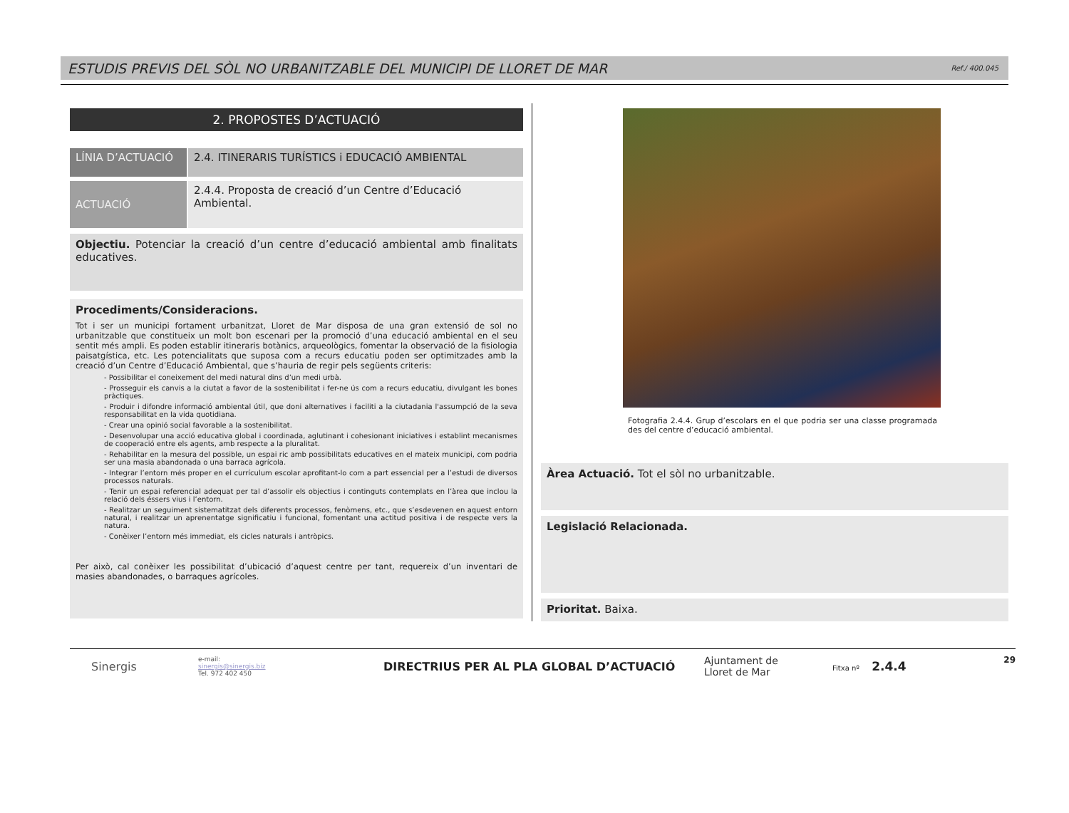ESTUDIS PREVIS DEL SÒL NO URBANITZABLE DEL MUNICIPI DE LLORET DE MAR Ref./ 400.045
2. PROPOSTES D’ACTUACIÓ
LÍNIA D’ACTUACIÓ 2.4. ITINERARIS TURÍSTICS i EDUCACIÓ AMBIENTAL
ACTUACIÓ
2.4.4. Proposta de creació d’un Centre d’Educació Ambiental.
Objectiu. Potenciar la creació d’un centre d’educació ambiental amb finalitats educatives.
Procediments/Consideracions.
Tot i ser un municipi fortament urbanitzat, Lloret de Mar disposa de una gran extensió de sol no urbanitzable que constitueix un molt bon escenari per la promoció d’una educació ambiental en el seu sentit més ampli. Es poden establir itineraris botànics, arqueològics, fomentar la observació de la fisiologia paisatgística, etc. Les potencialitats que suposa com a recurs educatiu poden ser optimitzades amb la creació d’un Centre d’Educació Ambiental, que s’hauria de regir pels següents criteris:
- Possibilitar el coneixement del medi natural dins d’un medi urbà.
- Prosseguir els canvis a la ciutat a favor de la sostenibilitat i fer-ne ús com a recurs educatiu, divulgant les bones pràctiques.
- Produir i difondre informació ambiental útil, que doni alternatives i faciliti a la ciutadania l'assumpció de la seva responsabilitat en la vida quotidiana.
- Crear una opinió social favorable a la sostenibilitat.
- Desenvolupar una acció educativa global i coordinada, aglutinant i cohesionant iniciatives i establint mecanismes de cooperació entre els agents, amb respecte a la pluralitat.
- Rehabilitar en la mesura del possible, un espai ric amb possibilitats educatives en el mateix municipi, com podria ser una masia abandonada o una barraca agrícola.
- Integrar l’entorn més proper en el currículum escolar aprofitant-lo com a part essencial per a l’estudi de diversos processos naturals.
- Tenir un espai referencial adequat per tal d’assolir els objectius i continguts contemplats en l’àrea que inclou la relació dels éssers vius i l’entorn.
- Realitzar un seguiment sistematitzat dels diferents processos, fenòmens, etc., que s’esdevenen en aquest entorn natural, i realitzar un aprenentatge significatiu i funcional, fomentant una actitud positiva i de respecte vers la natura.
- Conèixer l’entorn més immediat, els cicles naturals i antròpics.
Per això, cal conèixer les possibilitat d’ubicació d’aquest centre per tant, requereix d’un inventari de masies abandonades, o barraques agrícoles.
Fotografia 2.4.4. Grup d’escolars en el que podria ser una classe programada des del centre d’educació ambiental.
Àrea Actuació. Tot el sòl no urbanitzable.
Legislació Relacionada.
Prioritat. Baixa.
Sinergis
e-mail:
sinergis@sinergis.biz
Tel. 972 402 450
DIRECTRIUS PER AL PLA GLOBAL D’ACTUACIÓ
Ajuntament de
Lloret de Mar
Fitxa nº 2.4.4
29